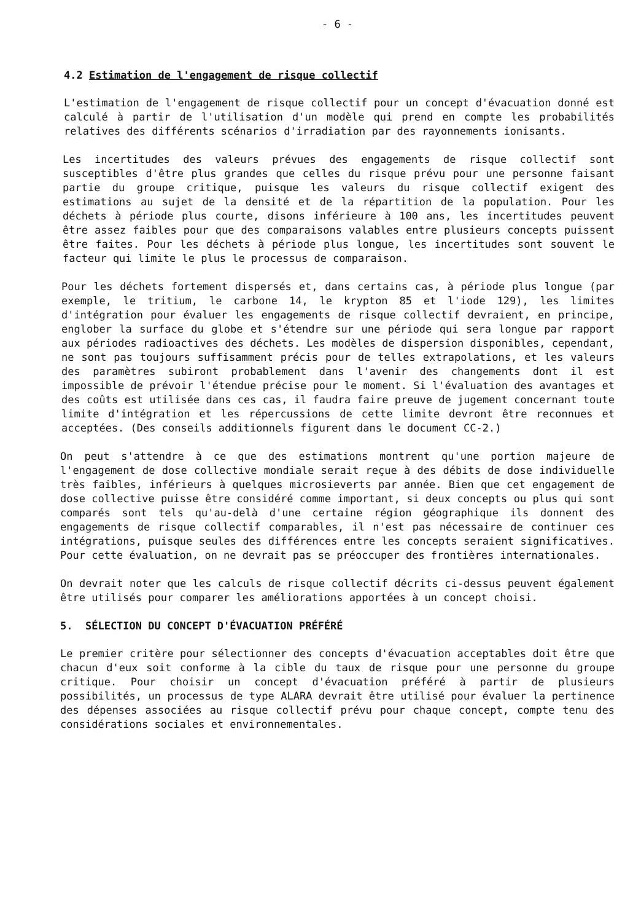- 6 -
4.2 Estimation de l'engagement de risque collectif
L'estimation de l'engagement de risque collectif pour un concept d'évacuation donné est calculé à partir de l'utilisation d'un modèle qui prend en compte les probabilités relatives des différents scénarios d'irradiation par des rayonnements ionisants.
Les incertitudes des valeurs prévues des engagements de risque collectif sont susceptibles d'être plus grandes que celles du risque prévu pour une personne faisant partie du groupe critique, puisque les valeurs du risque collectif exigent des estimations au sujet de la densité et de la répartition de la population. Pour les déchets à période plus courte, disons inférieure à 100 ans, les incertitudes peuvent être assez faibles pour que des comparaisons valables entre plusieurs concepts puissent être faites. Pour les déchets à période plus longue, les incertitudes sont souvent le facteur qui limite le plus le processus de comparaison.
Pour les déchets fortement dispersés et, dans certains cas, à période plus longue (par exemple, le tritium, le carbone 14, le krypton 85 et l'iode 129), les limites d'intégration pour évaluer les engagements de risque collectif devraient, en principe, englober la surface du globe et s'étendre sur une période qui sera longue par rapport aux périodes radioactives des déchets. Les modèles de dispersion disponibles, cependant, ne sont pas toujours suffisamment précis pour de telles extrapolations, et les valeurs des paramètres subiront probablement dans l'avenir des changements dont il est impossible de prévoir l'étendue précise pour le moment. Si l'évaluation des avantages et des coûts est utilisée dans ces cas, il faudra faire preuve de jugement concernant toute limite d'intégration et les répercussions de cette limite devront être reconnues et acceptées. (Des conseils additionnels figurent dans le document CC-2.)
On peut s'attendre à ce que des estimations montrent qu'une portion majeure de l'engagement de dose collective mondiale serait reçue à des débits de dose individuelle très faibles, inférieurs à quelques microsieverts par année. Bien que cet engagement de dose collective puisse être considéré comme important, si deux concepts ou plus qui sont comparés sont tels qu'au-delà d'une certaine région géographique ils donnent des engagements de risque collectif comparables, il n'est pas nécessaire de continuer ces intégrations, puisque seules des différences entre les concepts seraient significatives. Pour cette évaluation, on ne devrait pas se préoccuper des frontières internationales.
On devrait noter que les calculs de risque collectif décrits ci-dessus peuvent également être utilisés pour comparer les améliorations apportées à un concept choisi.
5. SÉLECTION DU CONCEPT D'ÉVACUATION PRÉFÉRÉ
Le premier critère pour sélectionner des concepts d'évacuation acceptables doit être que chacun d'eux soit conforme à la cible du taux de risque pour une personne du groupe critique. Pour choisir un concept d'évacuation préféré à partir de plusieurs possibilités, un processus de type ALARA devrait être utilisé pour évaluer la pertinence des dépenses associées au risque collectif prévu pour chaque concept, compte tenu des considérations sociales et environnementales.